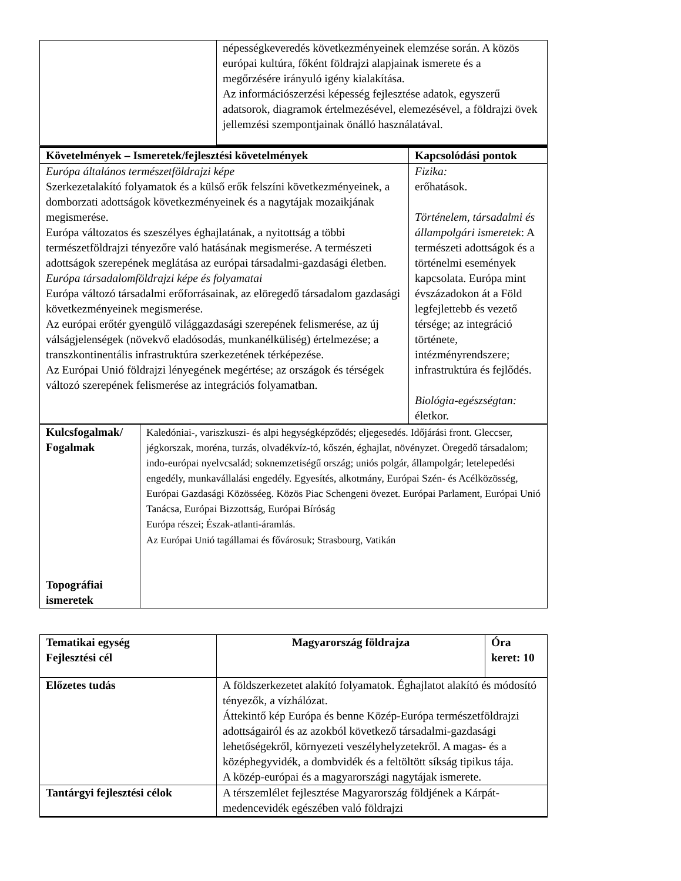| | népességkeveredés következményeinek elemzése során. A közös európai kultúra, főként földrajzi alapjainak ismerete és a megőrzésére irányuló igény kialakítása. Az információszerzési képesség fejlesztése adatok, egyszerű adatsorok, diagramok értelmezésével, elemezésével, a földrajzi övek jellemzési szempontjainak önálló használatával. |
| Követelmények – Ismeretek/fejlesztési követelmények | Kapcsolódási pontok |
| --- | --- |
| Európa általános természetföldrajzi képe Szerkezetalakító folyamatok és a külső erők felszíni következményeinek, a domborzati adottságok következményeinek és a nagytájak mozaikjának megismerése. Európa változatos és szeszélyes éghajlatának, a nyitottság a többi természetföldrajzi tényezőre való hatásának megismerése. A természeti adottságok szerepének meglátása az európai társadalmi-gazdasági életben. Európa társadalomföldrajzi képe és folyamatai Európa változó társadalmi erőforrásainak, az elöregedő társadalom gazdasági következményeinek megismerése. Az európai erőtér gyengülő világgazdasági szerepének felismerése, az új válságjelenségek (növekvő eladósodás, munkanélküliség) értelmezése; a transzkontinentális infrastruktúra szerkezetének térképezése. Az Európai Unió földrajzi lényegének megértése; az országok és térségek változó szerepének felismerése az integrációs folyamatban. | Fizika: erőhatások. Történelem, társadalmi és állampolgári ismeretek : A természeti adottságok és a történelmi események kapcsolata. Európa mint évszázadokon át a Föld legfejlettebb és vezető térsége; az integráció története, intézményrendszere; infrastruktúra és fejlődés. Biológia-egészségtan: életkor. |
| Kulcsfogalmak/ Fogalmak Topográfiai ismeretek | Kaledóniai-, variszkuszi- és alpi hegységképződés; eljegesedés. Időjárási front. Gleccser, jégkorszak, moréna, turzás, olvadékvíz-tó, kőszén, éghajlat, növényzet. Öregedő társadalom; indo-európai nyelvcsalád; soknemzetiségű ország; uniós polgár, állampolgár; letelepedési engedély, munkavállalási engedély. Egyesítés, alkotmány, Európai Szén- és Acélközösség, Európai Gazdasági Közösséeg. Közös Piac Schengeni övezet. Európai Parlament, Európai Unió Tanácsa, Európai Bizzottság, Európai Bíróság Európa részei; Észak-atlanti-áramlás. Az Európai Unió tagállamai és fővárosuk; Strasbourg, Vatikán |
| Tematikai egység Fejlesztési cél | Magyarország földrajza | Óra keret: 10 |
| --- | --- | --- |
| Előzetes tudás | A földszerkezetet alakító folyamatok. Éghajlatot alakító és módosító tényezők, a vízhálózat. Áttekintő kép Európa és benne Közép-Európa természetföldrajzi adottságairól és az azokból következő társadalmi-gazdasági lehetőségekről, környezeti veszélyhelyzetekről. A magas- és a középhegyvidék, a dombvidék és a feltöltött síkság tipikus tája. A közép-európai és a magyarországi nagytájak ismerete. |
| Tantárgyi fejlesztési célok | A térszemlélet fejlesztése Magyarország földjének a Kárpát-medencevidék egészében való földrajzi |